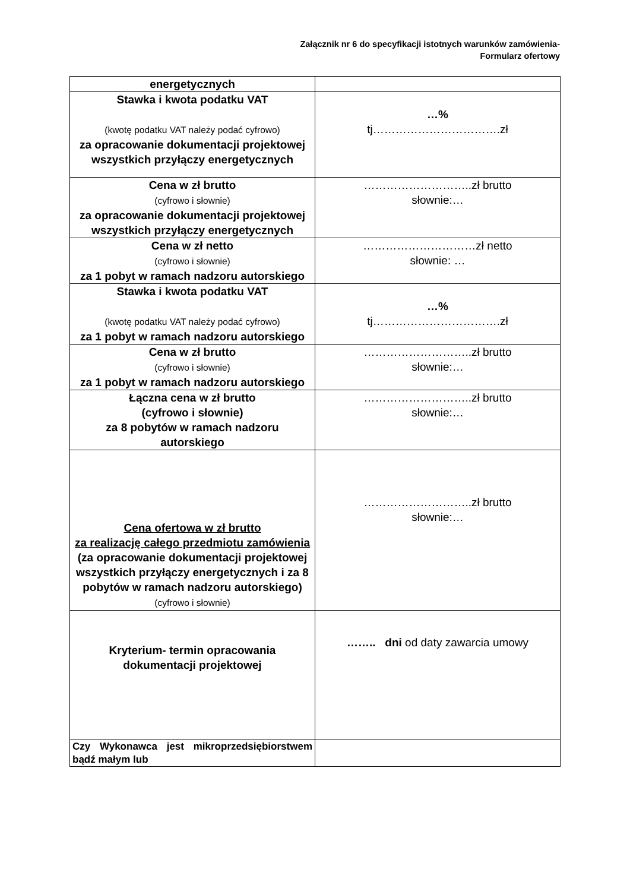Załącznik nr 6 do specyfikacji istotnych warunków zamówienia-
Formularz ofertowy
| energetycznych | |
| Stawka i kwota podatku VAT (kwotę podatku VAT należy podać cyfrowo) za opracowanie dokumentacji projektowej wszystkich przyłączy energetycznych | …% tj…………………………….zł |
| Cena w zł brutto (cyfrowo i słownie) za opracowanie dokumentacji projektowej wszystkich przyłączy energetycznych | ………………………..zł brutto słownie:… |
| Cena w zł netto (cyfrowo i słownie) za 1 pobyt w ramach nadzoru autorskiego | …………………………zł netto słownie: … |
| Stawka i kwota podatku VAT (kwotę podatku VAT należy podać cyfrowo) za 1 pobyt w ramach nadzoru autorskiego | …% tj…………………………….zł |
| Cena w zł brutto (cyfrowo i słownie) za 1 pobyt w ramach nadzoru autorskiego | ………………………..zł brutto słownie:… |
| Łączna cena w zł brutto (cyfrowo i słownie) za 8 pobytów w ramach nadzoru autorskiego | ………………………..zł brutto słownie:… |
| Cena ofertowa w zł brutto za realizację całego przedmiotu zamówienia (za opracowanie dokumentacji projektowej wszystkich przyłączy energetycznych i za 8 pobytów w ramach nadzoru autorskiego) (cyfrowo i słownie) | ………………………..zł brutto słownie:… |
| Kryterium- termin opracowania dokumentacji projektowej | …….. dni od daty zawarcia umowy |
| Czy Wykonawca jest mikroprzedsiębiorstwem bądź małym lub | |